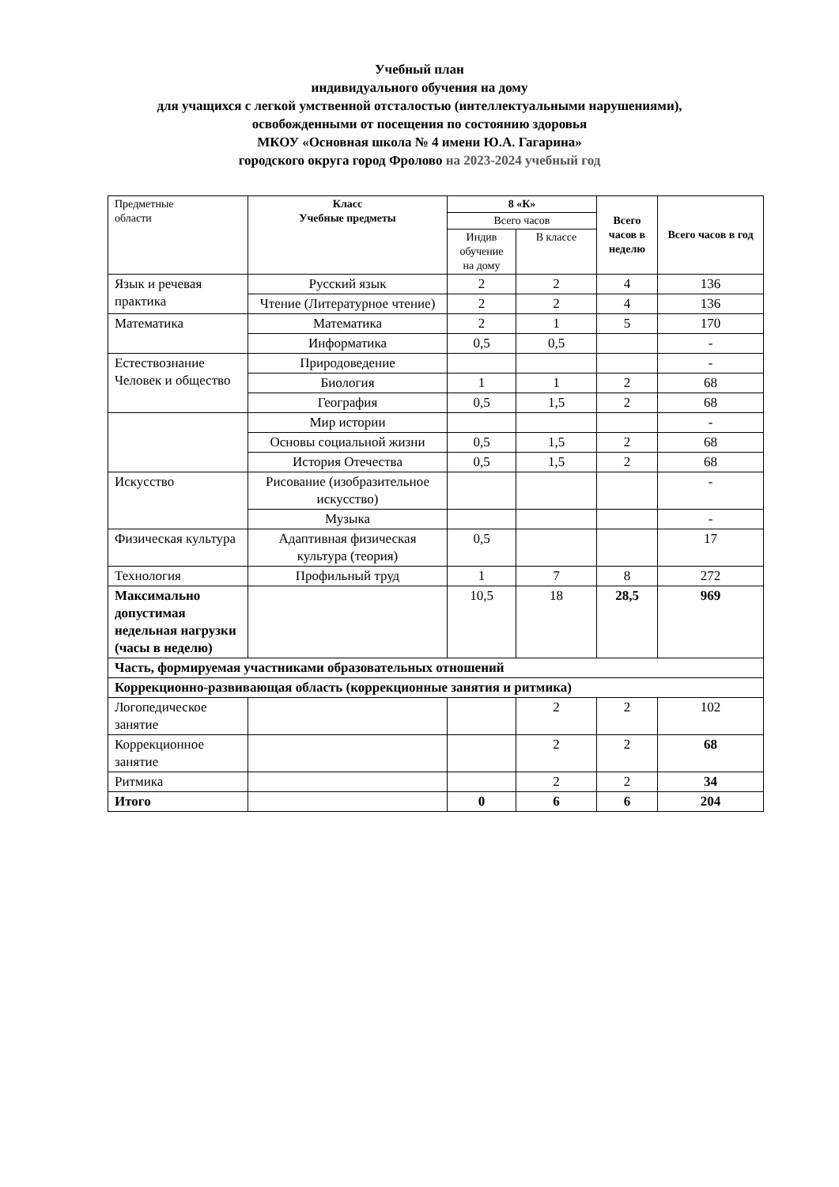Учебный план
индивидуального обучения на дому
для учащихся с легкой умственной отсталостью (интеллектуальными нарушениями),
освобожденными от посещения по состоянию здоровья
МКОУ «Основная школа № 4 имени Ю.А. Гагарина»
городского округа город Фролово на 2023-2024 учебный год
| Предметные области | Класс Учебные предметы | 8 «К» | | Всего часов в неделю | Всего часов в год |
| --- | --- | --- | --- | --- | --- |
| | | Всего часов | | | |
| | | Индив обучение на дому | В классе | | |
| Язык и речевая практика | Русский язык | 2 | 2 | 4 | 136 |
| | Чтение (Литературное чтение) | 2 | 2 | 4 | 136 |
| Математика | Математика | 2 | 1 | 5 | 170 |
| | Информатика | 0,5 | 0,5 | | - |
| Естествознание Человек и общество | Природоведение | | | | - |
| | Биология | 1 | 1 | 2 | 68 |
| | География | 0,5 | 1,5 | 2 | 68 |
| | Мир истории | | | | - |
| | Основы социальной жизни | 0,5 | 1,5 | 2 | 68 |
| | История Отечества | 0,5 | 1,5 | 2 | 68 |
| Искусство | Рисование (изобразительное искусство) | | | | - |
| | Музыка | | | | - |
| Физическая культура | Адаптивная физическая культура (теория) | 0,5 | | | 17 |
| Технология | Профильный труд | 1 | 7 | 8 | 272 |
| Максимально допустимая недельная нагрузки (часы в неделю) | | 10,5 | 18 | 28,5 | 969 |
| Часть, формируемая участниками образовательных отношений | | | | | |
| Коррекционно-развивающая область (коррекционные занятия и ритмика) | | | | | |
| Логопедическое занятие | | | 2 | 2 | 102 |
| Коррекционное занятие | | | 2 | 2 | 68 |
| Ритмика | | | 2 | 2 | 34 |
| Итого | | 0 | 6 | 6 | 204 |